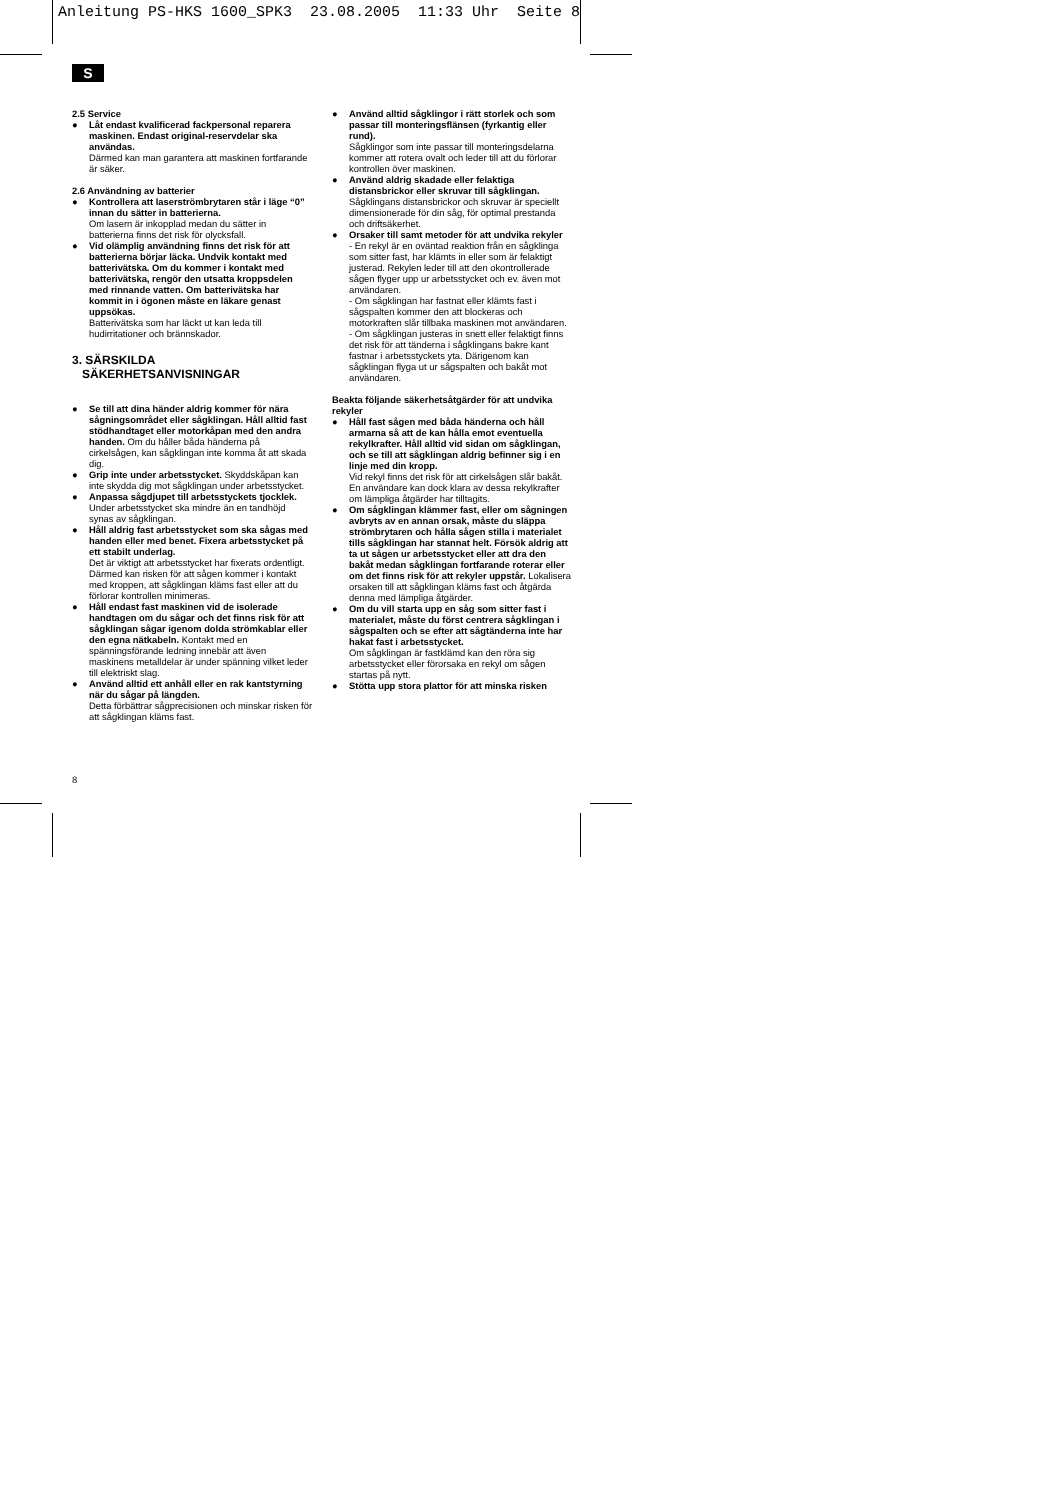Anleitung PS-HKS 1600_SPK3 23.08.2005 11:33 Uhr Seite 8
S
2.5 Service
● Låt endast kvalificerad fackpersonal reparera maskinen. Endast original-reservdelar ska användas.
Därmed kan man garantera att maskinen fortfarande är säker.
2.6 Användning av batterier
● Kontrollera att laserströmbrytaren står i läge “0” innan du sätter in batterierna.
Om lasern är inkopplad medan du sätter in batterierna finns det risk för olycksfall.
● Vid olämplig användning finns det risk för att batterierna börjar läcka. Undvik kontakt med batterivätska. Om du kommer i kontakt med batterivätska, rengör den utsatta kroppsdelen med rinnande vatten. Om batterivätska har kommit in i ögonen måste en läkare genast uppsökas.
Batterivätska som har läckt ut kan leda till hudirritationer och brännskador.
3. SÄRSKILDA
SÄKERHETSANVISNINGAR
● Se till att dina händer aldrig kommer för nära sågningsområdet eller sågklingan. Håll alltid fast stödhandtaget eller motorkåpan med den andra handen. Om du håller båda händerna på cirkelsågen, kan sågklingan inte komma åt att skada dig.
● Grip inte under arbetsstycket. Skyddskåpan kan inte skydda dig mot sågklingan under arbetsstycket.
● Anpassa sågdjupet till arbetsstyckets tjocklek. Under arbetsstycket ska mindre än en tandhöjd synas av sågklingan.
● Håll aldrig fast arbetsstycket som ska sågas med handen eller med benet. Fixera arbetsstycket på ett stabilt underlag.
Det är viktigt att arbetsstycket har fixerats ordentligt. Därmed kan risken för att sågen kommer i kontakt med kroppen, att sågklingan kläms fast eller att du förlorar kontrollen minimeras.
● Håll endast fast maskinen vid de isolerade handtagen om du sågar och det finns risk för att sågklingan sågar igenom dolda strömkablar eller den egna nätkabeln. Kontakt med en spänningsförande ledning innebär att även maskinens metalldelar är under spänning vilket leder till elektriskt slag.
● Använd alltid ett anhåll eller en rak kantstyrning när du sågar på längden.
Detta förbättrar sågprecisionen och minskar risken för att sågklingan kläms fast.
● Använd alltid sågklingor i rätt storlek och som passar till monteringsflänsen (fyrkantig eller rund).
Sågklingor som inte passar till monteringsdelarna kommer att rotera ovalt och leder till att du förlorar kontrollen över maskinen.
● Använd aldrig skadade eller felaktiga distansbrickor eller skruvar till sågklingan.
Sågklingans distansbrickor och skruvar är speciellt dimensionerade för din såg, för optimal prestanda och driftsäkerhet.
● Orsaker till samt metoder för att undvika rekyler
- En rekyl är en oväntad reaktion från en sågklinga som sitter fast, har klämts in eller som är felaktigt justerad. Rekylen leder till att den okontrollerade sågen flyger upp ur arbetsstycket och ev. även mot användaren.
- Om sågklingan har fastnat eller klämts fast i sågspalten kommer den att blockeras och motorkraften slår tillbaka maskinen mot användaren.
- Om sågklingan justeras in snett eller felaktigt finns det risk för att tänderna i sågklingans bakre kant fastnar i arbetsstyckets yta. Därigenom kan sågklingan flyga ut ur sågspalten och bakåt mot användaren.
Beakta följande säkerhetsåtgärder för att undvika rekyler
● Håll fast sågen med båda händerna och håll armarna så att de kan hålla emot eventuella rekylkrafter. Håll alltid vid sidan om sågklingan, och se till att sågklingan aldrig befinner sig i en linje med din kropp.
Vid rekyl finns det risk för att cirkelsågen slår bakåt. En användare kan dock klara av dessa rekylkrafter om lämpliga åtgärder har tilltagits.
● Om sågklingan klämmer fast, eller om sågningen avbryts av en annan orsak, måste du släppa strömbrytaren och hålla sågen stilla i materialet tills sågklingan har stannat helt. Försök aldrig att ta ut sågen ur arbetsstycket eller att dra den bakåt medan sågklingan fortfarande roterar eller om det finns risk för att rekyler uppstår. Lokalisera orsaken till att sågklingan kläms fast och åtgärda denna med lämpliga åtgärder.
● Om du vill starta upp en såg som sitter fast i materialet, måste du först centrera sågklingan i sågspalten och se efter att sågtänderna inte har hakat fast i arbetsstycket.
Om sågklingan är fastklämd kan den röra sig arbetsstycket eller förorsaka en rekyl om sågen startas på nytt.
● Stötta upp stora plattor för att minska risken
8